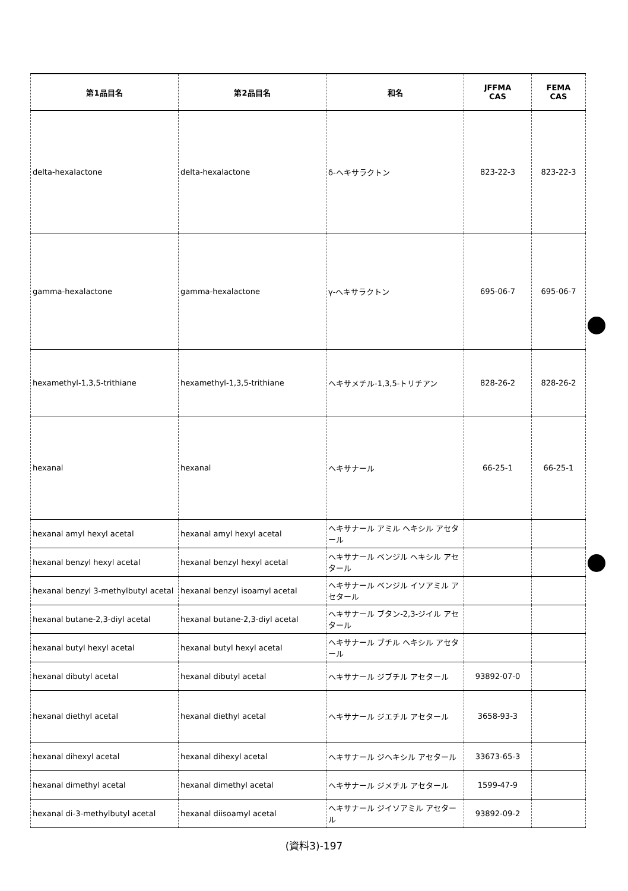| 第1品目名 | 第2品目名 | 和名 | JFFMA CAS | FEMA CAS |
| --- | --- | --- | --- | --- |
| delta-hexalactone | delta-hexalactone | δ-ヘキサラクトン | 823-22-3 | 823-22-3 |
| gamma-hexalactone | gamma-hexalactone | γ-ヘキサラクトン | 695-06-7 | 695-06-7 |
| hexamethyl-1,3,5-trithiane | hexamethyl-1,3,5-trithiane | ヘキサメチル-1,3,5-トリチアン | 828-26-2 | 828-26-2 |
| hexanal | hexanal | ヘキサナール | 66-25-1 | 66-25-1 |
| hexanal amyl hexyl acetal | hexanal amyl hexyl acetal | ヘキサナール アミル ヘキシル アセタール | | |
| hexanal benzyl hexyl acetal | hexanal benzyl hexyl acetal | ヘキサナール ベンジル ヘキシル アセタール | | |
| hexanal benzyl 3-methylbutyl acetal | hexanal benzyl isoamyl acetal | ヘキサナール ベンジル イソアミル アセタール | | |
| hexanal butane-2,3-diyl acetal | hexanal butane-2,3-diyl acetal | ヘキサナール ブタン-2,3-ジイル アセタール | | |
| hexanal butyl hexyl acetal | hexanal butyl hexyl acetal | ヘキサナール ブチル ヘキシル アセタール | | |
| hexanal dibutyl acetal | hexanal dibutyl acetal | ヘキサナール ジブチル アセタール | 93892-07-0 | |
| hexanal diethyl acetal | hexanal diethyl acetal | ヘキサナール ジエチル アセタール | 3658-93-3 | |
| hexanal dihexyl acetal | hexanal dihexyl acetal | ヘキサナール ジヘキシル アセタール | 33673-65-3 | |
| hexanal dimethyl acetal | hexanal dimethyl acetal | ヘキサナール ジメチル アセタール | 1599-47-9 | |
| hexanal di-3-methylbutyl acetal | hexanal diisoamyl acetal | ヘキサナール ジイソアミル アセタール | 93892-09-2 | |
(資料3)-197